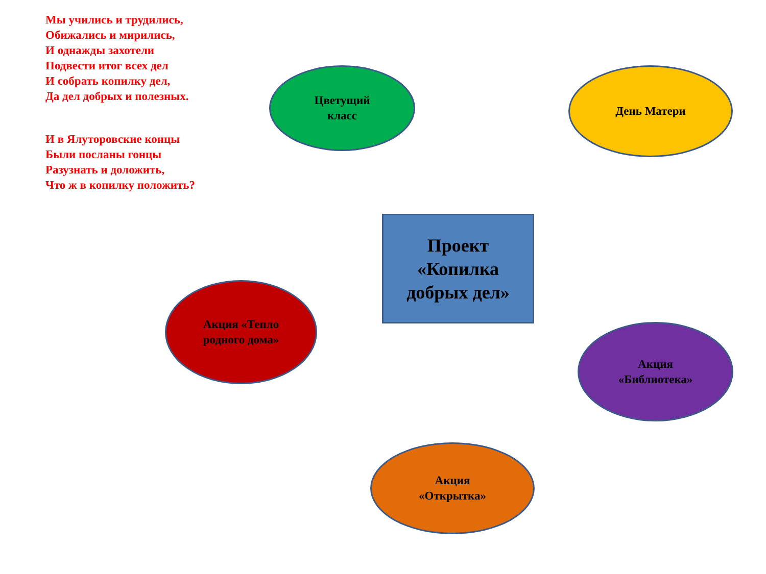Мы учились и трудились,
Обижались и мирились,
И однажды захотели
Подвести итог всех дел
И собрать копилку дел,
Да дел добрых и полезных.
И в Ялуторовские концы
Были посланы гонцы
Разузнать и доложить,
Что ж в копилку положить?
Цветущий
класс
День Матери
Проект
«Копилка
добрых дел»
Акция «Тепло
родного дома»
Акция
«Библиотека»
Акция
«Открытка»